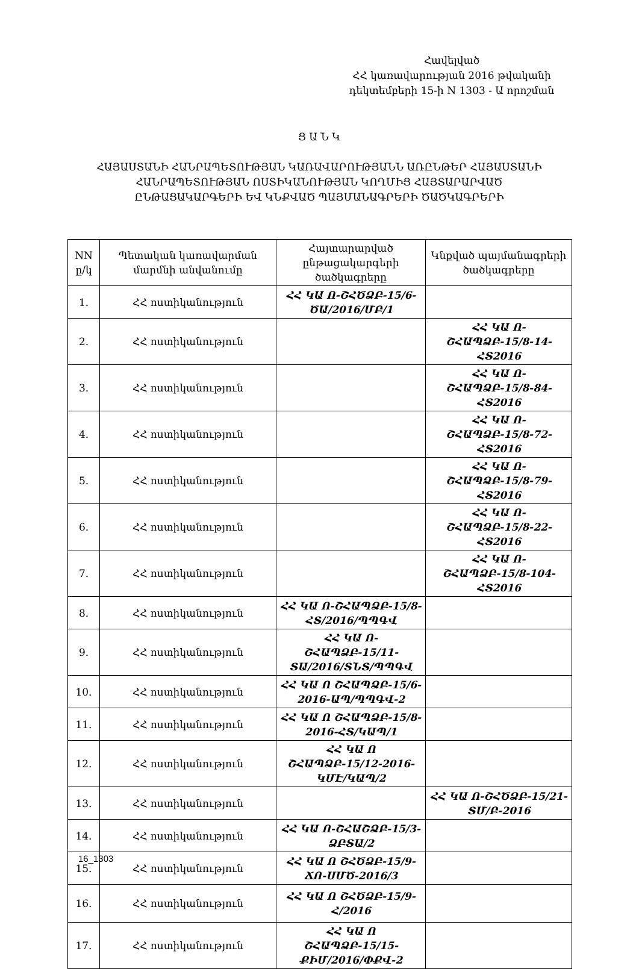Հավելված
ՀՀ կառավարության 2016 թվականի
դեկտեմբերի 15-ի N 1303 - Ա որոշման
Ց Ա Ն Կ
ՀԱՅԱՍՏԱՆԻ ՀԱՆՐԱՊԵՏՈՒԹՅԱՆ ԿԱՌԱՎԱՐՈՒԹՅԱՆՆ ԱՌԸՆԹԵՐ ՀԱՅԱՍՏԱՆԻ ՀԱՆՐԱՊԵՏՈՒԹՅԱՆ ՈՍՏԻԿԱՆՈՒԹՅԱՆ ԿՈՂՄԻՑ ՀԱՅՏԱՐԱՐՎԱԾ ԸՆԹԱՑԱԿԱՐԳԵՐԻ ԵՎ ԿՆՔՎԱԾ ՊԱՅՄԱՆԱԳՐԵՐԻ ԾԱԾԿԱԳՐԵՐԻ
| NN ը/կ | Պետական կառավարման մարմնի անվանումը | Հայտարարված ընթացակարգերի ծածկագրերը | Կնքված պայմանագրերի ծածկագրերը |
| --- | --- | --- | --- |
| 1. | ՀՀ ոստիկանություն | ՀՀ ԿԱ Ո-ՇՀԾՁԲ-15/6-ԾԱ/2016/ՄԲ/1 | |
| 2. | ՀՀ ոստիկանություն | | ՀՀ ԿԱ Ո-ՇՀԱՊՁԲ-15/8-14-ՀՏ2016 |
| 3. | ՀՀ ոստիկանություն | | ՀՀ ԿԱ Ո-ՇՀԱՊՁԲ-15/8-84-ՀՏ2016 |
| 4. | ՀՀ ոստիկանություն | | ՀՀ ԿԱ Ո-ՇՀԱՊՁԲ-15/8-72-ՀՏ2016 |
| 5. | ՀՀ ոստիկանություն | | ՀՀ ԿԱ Ո-ՇՀԱՊՁԲ-15/8-79-ՀՏ2016 |
| 6. | ՀՀ ոստիկանություն | | ՀՀ ԿԱ Ո-ՇՀԱՊՁԲ-15/8-22-ՀՏ2016 |
| 7. | ՀՀ ոստիկանություն | | ՀՀ ԿԱ Ո-ՇՀԱՊՁԲ-15/8-104-ՀՏ2016 |
| 8. | ՀՀ ոստիկանություն | ՀՀ ԿԱ Ո-ՇՀԱՊՁԲ-15/8-ՀՏ/2016/ՊՊԳՎ | |
| 9. | ՀՀ ոստիկանություն | ՀՀ ԿԱ Ո-ՇՀԱՊՁԲ-15/11-ՏԱ/2016/ՏՆՏ/ՊՊԳՎ | |
| 10. | ՀՀ ոստիկանություն | ՀՀ ԿԱ Ո ՇՀԱՊՁԲ-15/6-2016-ԱՊ/ՊՊԳՎ-2 | |
| 11. | ՀՀ ոստիկանություն | ՀՀ ԿԱ Ո ՇՀԱՊՁԲ-15/8-2016-ՀՏ/ԿԱՊ/1 | |
| 12. | ՀՀ ոստիկանություն | ՀՀ ԿԱ Ո ՇՀԱՊՁԲ-15/12-2016-ԿՄԷ/ԿԱՊ/2 | |
| 13. | ՀՀ ոստիկանություն | | ՀՀ ԿԱ Ո-ՇՀԾՁԲ-15/21-ՏՄ/Բ-2016 |
| 14. | ՀՀ ոստիկանություն | ՀՀ ԿԱ Ո-ՇՀԱՇՁԲ-15/3-ՁԲՏԱ/2 | |
| 15. | ՀՀ ոստիկանություն | ՀՀ ԿԱ Ո ՇՀԾՁԲ-15/9-ՃՈ-ՍՄԾ-2016/3 | |
| 16. | ՀՀ ոստիկանություն | ՀՀ ԿԱ Ո ՇՀԾՁԲ-15/9-Հ/2016 | |
| 17. | ՀՀ ոստիկանություն | ՀՀ ԿԱ Ո ՇՀԱՊՁԲ-15/15-ՔԻՄ/2016/ՓՔՎ-2 | |
16_1303